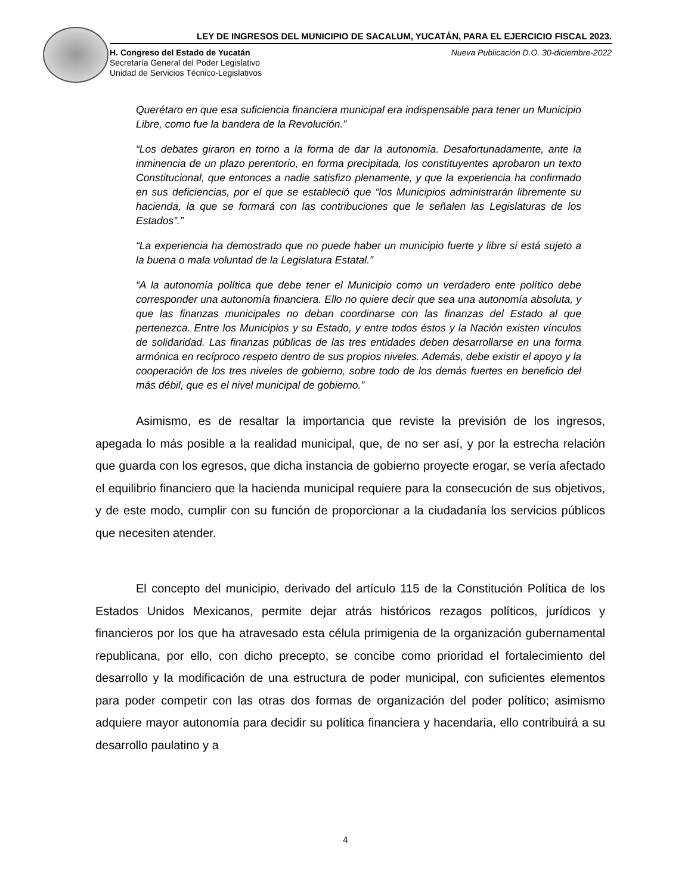LEY DE INGRESOS DEL MUNICIPIO DE SACALUM, YUCATÁN, PARA EL EJERCICIO FISCAL 2023.
H. Congreso del Estado de Yucatán
Secretaría General del Poder Legislativo
Unidad de Servicios Técnico-Legislativos
Nueva Publicación D.O. 30-diciembre-2022
Querétaro en que esa suficiencia financiera municipal era indispensable para tener un Municipio Libre, como fue la bandera de la Revolución.”
“Los debates giraron en torno a la forma de dar la autonomía. Desafortunadamente, ante la inminencia de un plazo perentorio, en forma precipitada, los constituyentes aprobaron un texto Constitucional, que entonces a nadie satisfizo plenamente, y que la experiencia ha confirmado en sus deficiencias, por el que se estableció que “los Municipios administrarán libremente su hacienda, la que se formará con las contribuciones que le señalen las Legislaturas de los Estados”.”
“La experiencia ha demostrado que no puede haber un municipio fuerte y libre si está sujeto a la buena o mala voluntad de la Legislatura Estatal.”
“A la autonomía política que debe tener el Municipio como un verdadero ente político debe corresponder una autonomía financiera. Ello no quiere decir que sea una autonomía absoluta, y que las finanzas municipales no deban coordinarse con las finanzas del Estado al que pertenezca. Entre los Municipios y su Estado, y entre todos éstos y la Nación existen vínculos de solidaridad. Las finanzas públicas de las tres entidades deben desarrollarse en una forma armónica en recíproco respeto dentro de sus propios niveles. Además, debe existir el apoyo y la cooperación de los tres niveles de gobierno, sobre todo de los demás fuertes en beneficio del más débil, que es el nivel municipal de gobierno.”
Asimismo, es de resaltar la importancia que reviste la previsión de los ingresos, apegada lo más posible a la realidad municipal, que, de no ser así, y por la estrecha relación que guarda con los egresos, que dicha instancia de gobierno proyecte erogar, se vería afectado el equilibrio financiero que la hacienda municipal requiere para la consecución de sus objetivos, y de este modo, cumplir con su función de proporcionar a la ciudadanía los servicios públicos que necesiten atender.
El concepto del municipio, derivado del artículo 115 de la Constitución Política de los Estados Unidos Mexicanos, permite dejar atrás históricos rezagos políticos, jurídicos y financieros por los que ha atravesado esta célula primigenia de la organización gubernamental republicana, por ello, con dicho precepto, se concibe como prioridad el fortalecimiento del desarrollo y la modificación de una estructura de poder municipal, con suficientes elementos para poder competir con las otras dos formas de organización del poder político; asimismo adquiere mayor autonomía para decidir su política financiera y hacendaria, ello contribuirá a su desarrollo paulatino y a
4